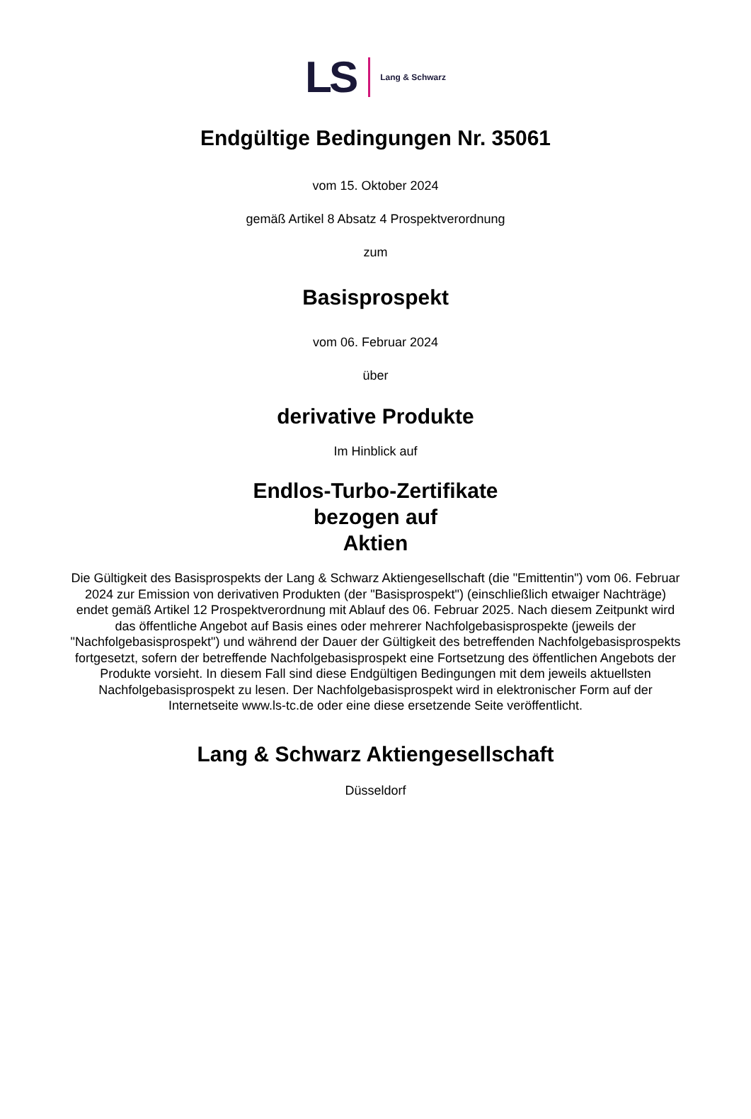LS Lang & Schwarz
Endgültige Bedingungen Nr. 35061
vom 15. Oktober 2024
gemäß Artikel 8 Absatz 4 Prospektverordnung
zum
Basisprospekt
vom 06. Februar 2024
über
derivative Produkte
Im Hinblick auf
Endlos-Turbo-Zertifikate
bezogen auf
Aktien
Die Gültigkeit des Basisprospekts der Lang & Schwarz Aktiengesellschaft (die "Emittentin") vom 06. Februar 2024 zur Emission von derivativen Produkten (der "Basisprospekt") (einschließlich etwaiger Nachträge) endet gemäß Artikel 12 Prospektverordnung mit Ablauf des 06. Februar 2025. Nach diesem Zeitpunkt wird das öffentliche Angebot auf Basis eines oder mehrerer Nachfolgebasisprospekte (jeweils der "Nachfolgebasisprospekt") und während der Dauer der Gültigkeit des betreffenden Nachfolgebasisprospekts fortgesetzt, sofern der betreffende Nachfolgebasisprospekt eine Fortsetzung des öffentlichen Angebots der Produkte vorsieht. In diesem Fall sind diese Endgültigen Bedingungen mit dem jeweils aktuellsten Nachfolgebasisprospekt zu lesen. Der Nachfolgebasisprospekt wird in elektronischer Form auf der Internetseite www.ls-tc.de oder eine diese ersetzende Seite veröffentlicht.
Lang & Schwarz Aktiengesellschaft
Düsseldorf